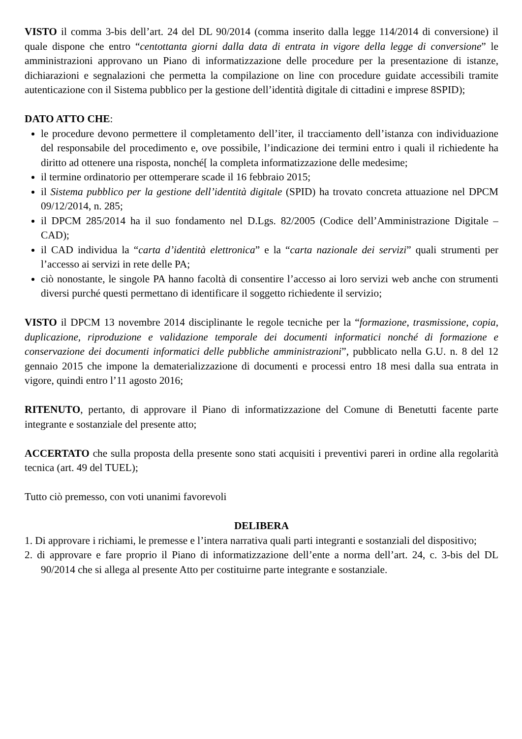VISTO il comma 3-bis dell’art. 24 del DL 90/2014 (comma inserito dalla legge 114/2014 di conversione) il quale dispone che entro “centottanta giorni dalla data di entrata in vigore della legge di conversione” le amministrazioni approvano un Piano di informatizzazione delle procedure per la presentazione di istanze, dichiarazioni e segnalazioni che permetta la compilazione on line con procedure guidate accessibili tramite autenticazione con il Sistema pubblico per la gestione dell’identità digitale di cittadini e imprese 8SPID);
DATO ATTO CHE:
le procedure devono permettere il completamento dell’iter, il tracciamento dell’istanza con individuazione del responsabile del procedimento e, ove possibile, l’indicazione dei termini entro i quali il richiedente ha diritto ad ottenere una risposta, nonché[ la completa informatizzazione delle medesime;
il termine ordinatorio per ottemperare scade il 16 febbraio 2015;
il Sistema pubblico per la gestione dell’identità digitale (SPID) ha trovato concreta attuazione nel DPCM 09/12/2014, n. 285;
il DPCM 285/2014 ha il suo fondamento nel D.Lgs. 82/2005 (Codice dell’Amministrazione Digitale – CAD);
il CAD individua la “carta d’identità elettronica” e la “carta nazionale dei servizi” quali strumenti per l’accesso ai servizi in rete delle PA;
ciò nonostante, le singole PA hanno facoltà di consentire l’accesso ai loro servizi web anche con strumenti diversi purché questi permettano di identificare il soggetto richiedente il servizio;
VISTO il DPCM 13 novembre 2014 disciplinante le regole tecniche per la “formazione, trasmissione, copia, duplicazione, riproduzione e validazione temporale dei documenti informatici nonché di formazione e conservazione dei documenti informatici delle pubbliche amministrazioni”, pubblicato nella G.U. n. 8 del 12 gennaio 2015 che impone la dematerializzazione di documenti e processi entro 18 mesi dalla sua entrata in vigore, quindi entro l’11 agosto 2016;
RITENUTO, pertanto, di approvare il Piano di informatizzazione del Comune di Benetutti facente parte integrante e sostanziale del presente atto;
ACCERTATO che sulla proposta della presente sono stati acquisiti i preventivi pareri in ordine alla regolarità tecnica (art. 49 del TUEL);
Tutto ciò premesso, con voti unanimi favorevoli
DELIBERA
1. Di approvare i richiami, le premesse e l’intera narrativa quali parti integranti e sostanziali del dispositivo;
2. di approvare e fare proprio il Piano di informatizzazione dell’ente a norma dell’art. 24, c. 3-bis del DL 90/2014 che si allega al presente Atto per costituirne parte integrante e sostanziale.